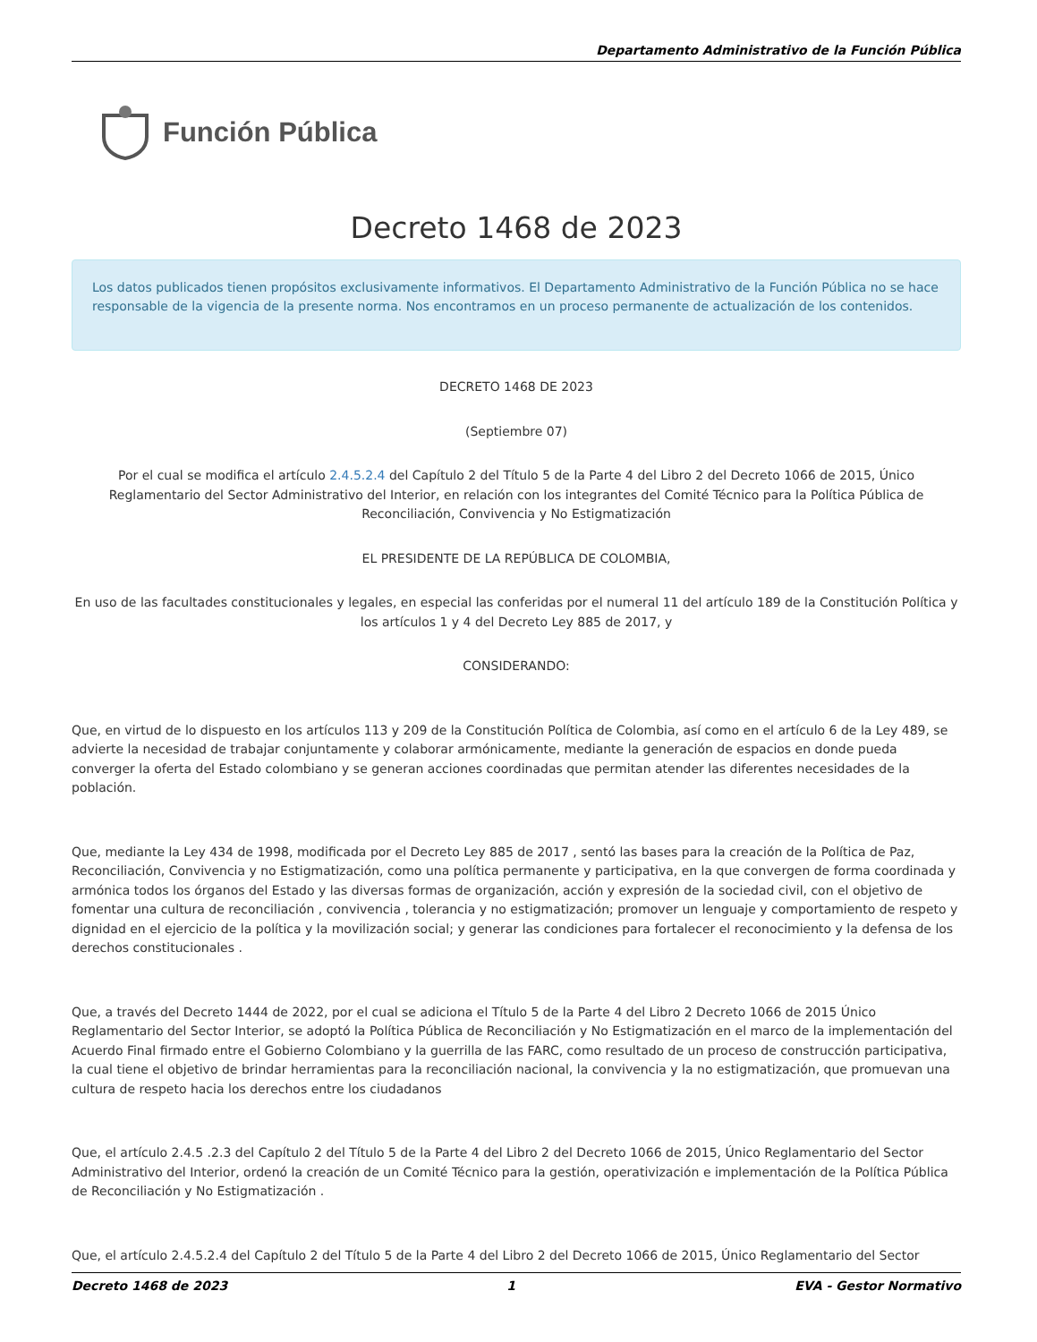Departamento Administrativo de la Función Pública
Función Pública
Decreto 1468 de 2023
Los datos publicados tienen propósitos exclusivamente informativos. El Departamento Administrativo de la Función Pública no se hace responsable de la vigencia de la presente norma. Nos encontramos en un proceso permanente de actualización de los contenidos.
DECRETO 1468 DE 2023
(Septiembre 07)
Por el cual se modifica el artículo 2.4.5.2.4 del Capítulo 2 del Título 5 de la Parte 4 del Libro 2 del Decreto 1066 de 2015, Único Reglamentario del Sector Administrativo del Interior, en relación con los integrantes del Comité Técnico para la Política Pública de Reconciliación, Convivencia y No Estigmatización
EL PRESIDENTE DE LA REPÚBLICA DE COLOMBIA,
En uso de las facultades constitucionales y legales, en especial las conferidas por el numeral 11 del artículo 189 de la Constitución Política y los artículos 1 y 4 del Decreto Ley 885 de 2017, y
CONSIDERANDO:
Que, en virtud de lo dispuesto en los artículos 113 y 209 de la Constitución Política de Colombia, así como en el artículo 6 de la Ley 489, se advierte la necesidad de trabajar conjuntamente y colaborar armónicamente, mediante la generación de espacios en donde pueda converger la oferta del Estado colombiano y se generan acciones coordinadas que permitan atender las diferentes necesidades de la población.
Que, mediante la Ley 434 de 1998, modificada por el Decreto Ley 885 de 2017 , sentó las bases para la creación de la Política de Paz, Reconciliación, Convivencia y no Estigmatización, como una política permanente y participativa, en la que convergen de forma coordinada y armónica todos los órganos del Estado y las diversas formas de organización, acción y expresión de la sociedad civil, con el objetivo de fomentar una cultura de reconciliación , convivencia , tolerancia y no estigmatización; promover un lenguaje y comportamiento de respeto y dignidad en el ejercicio de la política y la movilización social; y generar las condiciones para fortalecer el reconocimiento y la defensa de los derechos constitucionales .
Que, a través del Decreto 1444 de 2022, por el cual se adiciona el Título 5 de la Parte 4 del Libro 2 Decreto 1066 de 2015 Único Reglamentario del Sector Interior, se adoptó la Política Pública de Reconciliación y No Estigmatización en el marco de la implementación del Acuerdo Final firmado entre el Gobierno Colombiano y la guerrilla de las FARC, como resultado de un proceso de construcción participativa, la cual tiene el objetivo de brindar herramientas para la reconciliación nacional, la convivencia y la no estigmatización, que promuevan una cultura de respeto hacia los derechos entre los ciudadanos
Que, el artículo 2.4.5 .2.3 del Capítulo 2 del Título 5 de la Parte 4 del Libro 2 del Decreto 1066 de 2015, Único Reglamentario del Sector Administrativo del Interior, ordenó la creación de un Comité Técnico para la gestión, operativización e implementación de la Política Pública de Reconciliación y No Estigmatización .
Que, el artículo 2.4.5.2.4 del Capítulo 2 del Título 5 de la Parte 4 del Libro 2 del Decreto 1066 de 2015, Único Reglamentario del Sector
Decreto 1468 de 2023 1 EVA - Gestor Normativo